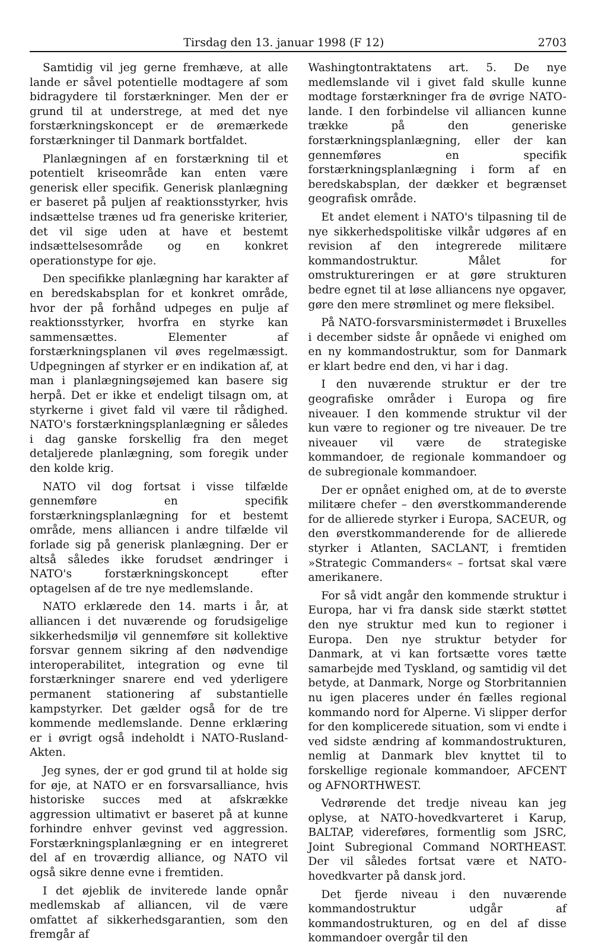Tirsdag den 13. januar 1998 (F 12) 2703
Samtidig vil jeg gerne fremhæve, at alle lande er såvel potentielle modtagere af som bidragydere til forstærkninger. Men der er grund til at understrege, at med det nye forstærkningskoncept er de øremærkede forstærkninger til Danmark bortfaldet.
Planlægningen af en forstærkning til et potentielt kriseområde kan enten være generisk eller specifik. Generisk planlægning er baseret på puljen af reaktionsstyrker, hvis indsættelse trænes ud fra generiske kriterier, det vil sige uden at have et bestemt indsættelsesområde og en konkret operationstype for øje.
Den specifikke planlægning har karakter af en beredskabsplan for et konkret område, hvor der på forhånd udpeges en pulje af reaktionsstyrker, hvorfra en styrke kan sammensættes. Elementer af forstærkningsplanen vil øves regelmæssigt. Udpegningen af styrker er en indikation af, at man i planlægningsøjemed kan basere sig herpå. Det er ikke et endeligt tilsagn om, at styrkerne i givet fald vil være til rådighed. NATO's forstærkningsplanlægning er således i dag ganske forskellig fra den meget detaljerede planlægning, som foregik under den kolde krig.
NATO vil dog fortsat i visse tilfælde gennemføre en specifik forstærkningsplanlægning for et bestemt område, mens alliancen i andre tilfælde vil forlade sig på generisk planlægning. Der er altså således ikke forudset ændringer i NATO's forstærkningskoncept efter optagelsen af de tre nye medlemslande.
NATO erklærede den 14. marts i år, at alliancen i det nuværende og forudsigelige sikkerhedsmiljø vil gennemføre sit kollektive forsvar gennem sikring af den nødvendige interoperabilitet, integration og evne til forstærkninger snarere end ved yderligere permanent stationering af substantielle kampstyrker. Det gælder også for de tre kommende medlemslande. Denne erklæring er i øvrigt også indeholdt i NATO-Rusland-Akten.
Jeg synes, der er god grund til at holde sig for øje, at NATO er en forsvarsalliance, hvis historiske succes med at afskrække aggression ultimativt er baseret på at kunne forhindre enhver gevinst ved aggression. Forstærkningsplanlægning er en integreret del af en troværdig alliance, og NATO vil også sikre denne evne i fremtiden.
I det øjeblik de inviterede lande opnår medlemskab af alliancen, vil de være omfattet af sikkerhedsgarantien, som den fremgår af
Washingtontraktatens art. 5. De nye medlemslande vil i givet fald skulle kunne modtage forstærkninger fra de øvrige NATO-lande. I den forbindelse vil alliancen kunne trække på den generiske forstærkningsplanlægning, eller der kan gennemføres en specifik forstærkningsplanlægning i form af en beredskabsplan, der dækker et begrænset geografisk område.
Et andet element i NATO's tilpasning til de nye sikkerhedspolitiske vilkår udgøres af en revision af den integrerede militære kommandostruktur. Målet for omstruktureringen er at gøre strukturen bedre egnet til at løse alliancens nye opgaver, gøre den mere strømlinet og mere fleksibel.
På NATO-forsvarsministermødet i Bruxelles i december sidste år opnåede vi enighed om en ny kommandostruktur, som for Danmark er klart bedre end den, vi har i dag.
I den nuværende struktur er der tre geografiske områder i Europa og fire niveauer. I den kommende struktur vil der kun være to regioner og tre niveauer. De tre niveauer vil være de strategiske kommandoer, de regionale kommandoer og de subregionale kommandoer.
Der er opnået enighed om, at de to øverste militære chefer – den øverstkommanderende for de allierede styrker i Europa, SACEUR, og den øverstkommanderende for de allierede styrker i Atlanten, SACLANT, i fremtiden »Strategic Commanders« – fortsat skal være amerikanere.
For så vidt angår den kommende struktur i Europa, har vi fra dansk side stærkt støttet den nye struktur med kun to regioner i Europa. Den nye struktur betyder for Danmark, at vi kan fortsætte vores tætte samarbejde med Tyskland, og samtidig vil det betyde, at Danmark, Norge og Storbritannien nu igen placeres under én fælles regional kommando nord for Alperne. Vi slipper derfor for den komplicerede situation, som vi endte i ved sidste ændring af kommandostrukturen, nemlig at Danmark blev knyttet til to forskellige regionale kommandoer, AFCENT og AFNORTHWEST.
Vedrørende det tredje niveau kan jeg oplyse, at NATO-hovedkvarteret i Karup, BALTAP, videreføres, formentlig som JSRC, Joint Subregional Command NORTHEAST. Der vil således fortsat være et NATO-hovedkvarter på dansk jord.
Det fjerde niveau i den nuværende kommandostruktur udgår af kommandostrukturen, og en del af disse kommandoer overgår til den